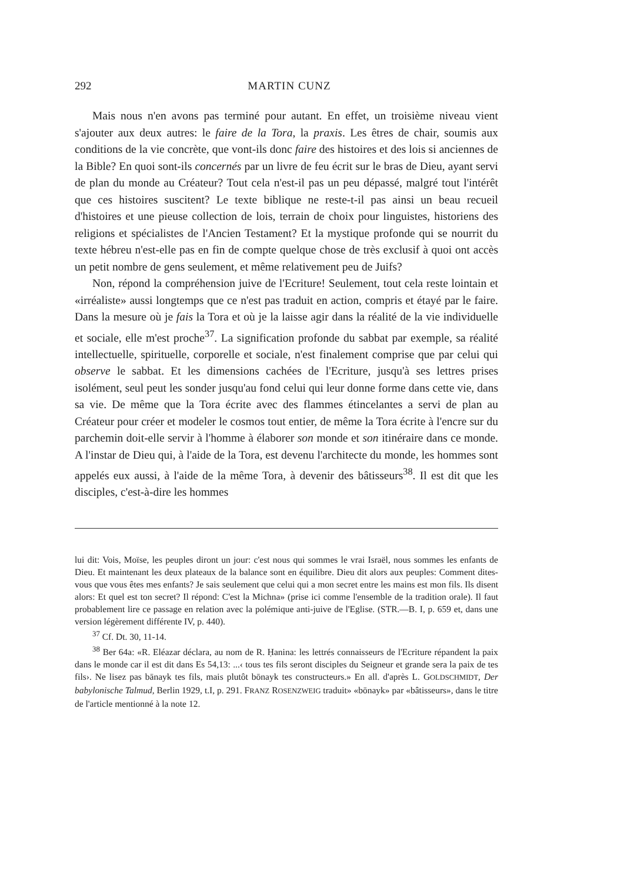292 MARTIN CUNZ
Mais nous n'en avons pas terminé pour autant. En effet, un troisième niveau vient s'ajouter aux deux autres: le faire de la Tora, la praxis. Les êtres de chair, soumis aux conditions de la vie concrète, que vont-ils donc faire des histoires et des lois si anciennes de la Bible? En quoi sont-ils concernés par un livre de feu écrit sur le bras de Dieu, ayant servi de plan du monde au Créateur? Tout cela n'est-il pas un peu dépassé, malgré tout l'intérêt que ces histoires suscitent? Le texte biblique ne reste-t-il pas ainsi un beau recueil d'histoires et une pieuse collection de lois, terrain de choix pour linguistes, historiens des religions et spécialistes de l'Ancien Testament? Et la mystique profonde qui se nourrit du texte hébreu n'est-elle pas en fin de compte quelque chose de très exclusif à quoi ont accès un petit nombre de gens seulement, et même relativement peu de Juifs?
Non, répond la compréhension juive de l'Ecriture! Seulement, tout cela reste lointain et «irréaliste» aussi longtemps que ce n'est pas traduit en action, compris et étayé par le faire. Dans la mesure où je fais la Tora et où je la laisse agir dans la réalité de la vie individuelle et sociale, elle m'est proche<sup>37</sup>. La signification profonde du sabbat par exemple, sa réalité intellectuelle, spirituelle, corporelle et sociale, n'est finalement comprise que par celui qui observe le sabbat. Et les dimensions cachées de l'Ecriture, jusqu'à ses lettres prises isolément, seul peut les sonder jusqu'au fond celui qui leur donne forme dans cette vie, dans sa vie. De même que la Tora écrite avec des flammes étincelantes a servi de plan au Créateur pour créer et modeler le cosmos tout entier, de même la Tora écrite à l'encre sur du parchemin doit-elle servir à l'homme à élaborer son monde et son itinéraire dans ce monde. A l'instar de Dieu qui, à l'aide de la Tora, est devenu l'architecte du monde, les hommes sont appelés eux aussi, à l'aide de la même Tora, à devenir des bâtisseurs<sup>38</sup>. Il est dit que les disciples, c'est-à-dire les hommes
lui dit: Vois, Moïse, les peuples diront un jour: c'est nous qui sommes le vrai Israël, nous sommes les enfants de Dieu. Et maintenant les deux plateaux de la balance sont en équilibre. Dieu dit alors aux peuples: Comment dites-vous que vous êtes mes enfants? Je sais seulement que celui qui a mon secret entre les mains est mon fils. Ils disent alors: Et quel est ton secret? Il répond: C'est la Michna» (prise ici comme l'ensemble de la tradition orale). Il faut probablement lire ce passage en relation avec la polémique anti-juive de l'Eglise. (STR.—B. I, p. 659 et, dans une version légèrement différente IV, p. 440).
<sup>37</sup> Cf. Dt. 30, 11-14.
<sup>38</sup> Ber 64a: «R. Eléazar déclara, au nom de R. Ḥanina: les lettrés connaisseurs de l'Ecriture répandent la paix dans le monde car il est dit dans Es 54,13: ...‹ tous tes fils seront disciples du Seigneur et grande sera la paix de tes fils›. Ne lisez pas bānayk tes fils, mais plutôt bōnayk tes constructeurs.» En all. d'après L. GOLDSCHMIDT, Der babylonische Talmud, Berlin 1929, t.I, p. 291. FRANZ ROSENZWEIG traduit» «bōnayk» par «bâtisseurs», dans le titre de l'article mentionné à la note 12.